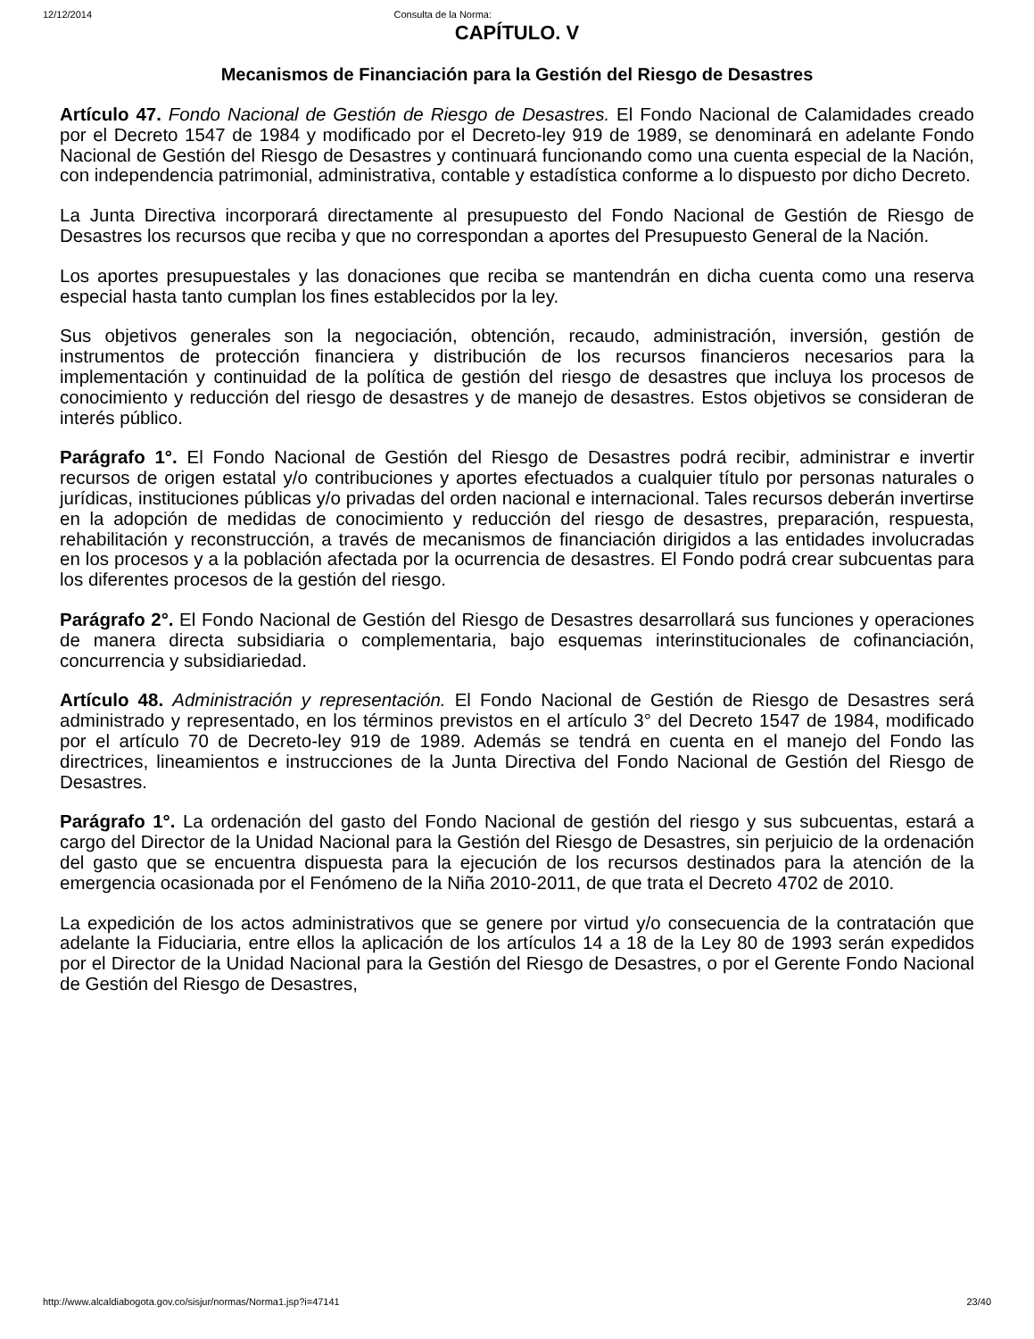12/12/2014 Consulta de la Norma:
CAPÍTULO. V
Mecanismos de Financiación para la Gestión del Riesgo de Desastres
Artículo 47. Fondo Nacional de Gestión de Riesgo de Desastres. El Fondo Nacional de Calamidades creado por el Decreto 1547 de 1984 y modificado por el Decreto-ley 919 de 1989, se denominará en adelante Fondo Nacional de Gestión del Riesgo de Desastres y continuará funcionando como una cuenta especial de la Nación, con independencia patrimonial, administrativa, contable y estadística conforme a lo dispuesto por dicho Decreto.
La Junta Directiva incorporará directamente al presupuesto del Fondo Nacional de Gestión de Riesgo de Desastres los recursos que reciba y que no correspondan a aportes del Presupuesto General de la Nación.
Los aportes presupuestales y las donaciones que reciba se mantendrán en dicha cuenta como una reserva especial hasta tanto cumplan los fines establecidos por la ley.
Sus objetivos generales son la negociación, obtención, recaudo, administración, inversión, gestión de instrumentos de protección financiera y distribución de los recursos financieros necesarios para la implementación y continuidad de la política de gestión del riesgo de desastres que incluya los procesos de conocimiento y reducción del riesgo de desastres y de manejo de desastres. Estos objetivos se consideran de interés público.
Parágrafo 1°. El Fondo Nacional de Gestión del Riesgo de Desastres podrá recibir, administrar e invertir recursos de origen estatal y/o contribuciones y aportes efectuados a cualquier título por personas naturales o jurídicas, instituciones públicas y/o privadas del orden nacional e internacional. Tales recursos deberán invertirse en la adopción de medidas de conocimiento y reducción del riesgo de desastres, preparación, respuesta, rehabilitación y reconstrucción, a través de mecanismos de financiación dirigidos a las entidades involucradas en los procesos y a la población afectada por la ocurrencia de desastres. El Fondo podrá crear subcuentas para los diferentes procesos de la gestión del riesgo.
Parágrafo 2°. El Fondo Nacional de Gestión del Riesgo de Desastres desarrollará sus funciones y operaciones de manera directa subsidiaria o complementaria, bajo esquemas interinstitucionales de cofinanciación, concurrencia y subsidiariedad.
Artículo 48. Administración y representación. El Fondo Nacional de Gestión de Riesgo de Desastres será administrado y representado, en los términos previstos en el artículo 3° del Decreto 1547 de 1984, modificado por el artículo 70 de Decreto-ley 919 de 1989. Además se tendrá en cuenta en el manejo del Fondo las directrices, lineamientos e instrucciones de la Junta Directiva del Fondo Nacional de Gestión del Riesgo de Desastres.
Parágrafo 1°. La ordenación del gasto del Fondo Nacional de gestión del riesgo y sus subcuentas, estará a cargo del Director de la Unidad Nacional para la Gestión del Riesgo de Desastres, sin perjuicio de la ordenación del gasto que se encuentra dispuesta para la ejecución de los recursos destinados para la atención de la emergencia ocasionada por el Fenómeno de la Niña 2010-2011, de que trata el Decreto 4702 de 2010.
La expedición de los actos administrativos que se genere por virtud y/o consecuencia de la contratación que adelante la Fiduciaria, entre ellos la aplicación de los artículos 14 a 18 de la Ley 80 de 1993 serán expedidos por el Director de la Unidad Nacional para la Gestión del Riesgo de Desastres, o por el Gerente Fondo Nacional de Gestión del Riesgo de Desastres,
http://www.alcaldiabogota.gov.co/sisjur/normas/Norma1.jsp?i=47141 23/40